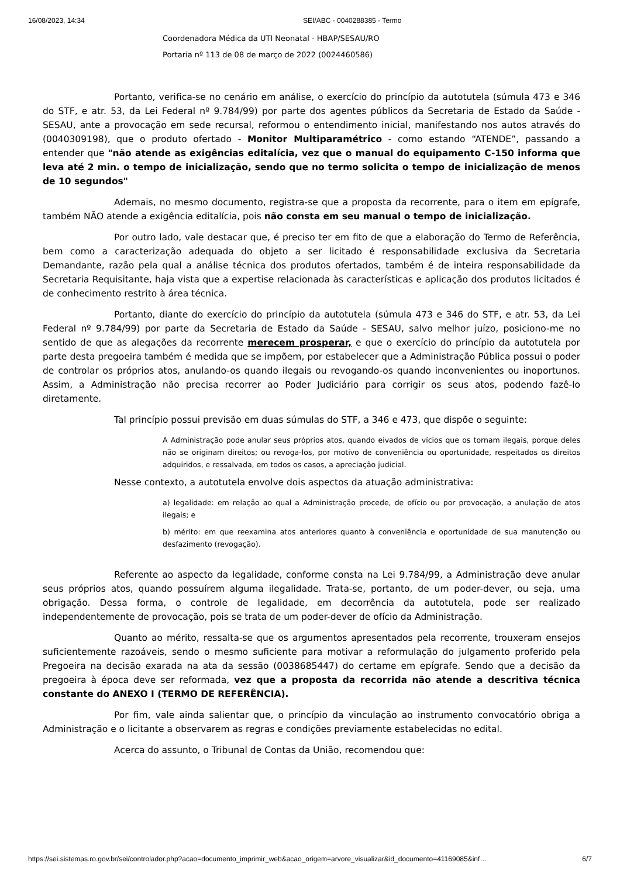16/08/2023, 14:34 SEI/ABC - 0040288385 - Termo
Coordenadora Médica da UTI Neonatal - HBAP/SESAU/RO
Portaria nº 113 de 08 de março de 2022 (0024460586)
Portanto, verifica-se no cenário em análise, o exercício do princípio da autotutela (súmula 473 e 346 do STF, e atr. 53, da Lei Federal nº 9.784/99) por parte dos agentes públicos da Secretaria de Estado da Saúde - SESAU, ante a provocação em sede recursal, reformou o entendimento inicial, manifestando nos autos através do (0040309198), que o produto ofertado - Monitor Multiparamétrico - como estando “ATENDE”, passando a entender que "não atende as exigências editalícia, vez que o manual do equipamento C-150 informa que leva até 2 min. o tempo de inicialização, sendo que no termo solicita o tempo de inicialização de menos de 10 segundos"
Ademais, no mesmo documento, registra-se que a proposta da recorrente, para o item em epígrafe, também NÃO atende a exigência editalícia, pois não consta em seu manual o tempo de inicialização.
Por outro lado, vale destacar que, é preciso ter em fito de que a elaboração do Termo de Referência, bem como a caracterização adequada do objeto a ser licitado é responsabilidade exclusiva da Secretaria Demandante, razão pela qual a análise técnica dos produtos ofertados, também é de inteira responsabilidade da Secretaria Requisitante, haja vista que a expertise relacionada às características e aplicação dos produtos licitados é de conhecimento restrito à área técnica.
Portanto, diante do exercício do princípio da autotutela (súmula 473 e 346 do STF, e atr. 53, da Lei Federal nº 9.784/99) por parte da Secretaria de Estado da Saúde - SESAU, salvo melhor juízo, posiciono-me no sentido de que as alegações da recorrente merecem prosperar, e que o exercício do princípio da autotutela por parte desta pregoeira também é medida que se impõem, por estabelecer que a Administração Pública possui o poder de controlar os próprios atos, anulando-os quando ilegais ou revogando-os quando inconvenientes ou inoportunos. Assim, a Administração não precisa recorrer ao Poder Judiciário para corrigir os seus atos, podendo fazê-lo diretamente.
Tal princípio possui previsão em duas súmulas do STF, a 346 e 473, que dispõe o seguinte:
A Administração pode anular seus próprios atos, quando eivados de vícios que os tornam ilegais, porque deles não se originam direitos; ou revoga-los, por motivo de conveniência ou oportunidade, respeitados os direitos adquiridos, e ressalvada, em todos os casos, a apreciação judicial.
Nesse contexto, a autotutela envolve dois aspectos da atuação administrativa:
a) legalidade: em relação ao qual a Administração procede, de ofício ou por provocação, a anulação de atos ilegais; e
b) mérito: em que reexamina atos anteriores quanto à conveniência e oportunidade de sua manutenção ou desfazimento (revogação).
Referente ao aspecto da legalidade, conforme consta na Lei 9.784/99, a Administração deve anular seus próprios atos, quando possuírem alguma ilegalidade. Trata-se, portanto, de um poder-dever, ou seja, uma obrigação. Dessa forma, o controle de legalidade, em decorrência da autotutela, pode ser realizado independentemente de provocação, pois se trata de um poder-dever de ofício da Administração.
Quanto ao mérito, ressalta-se que os argumentos apresentados pela recorrente, trouxeram ensejos suficientemente razoáveis, sendo o mesmo suficiente para motivar a reformulação do julgamento proferido pela Pregoeira na decisão exarada na ata da sessão (0038685447) do certame em epígrafe. Sendo que a decisão da pregoeira à época deve ser reformada, vez que a proposta da recorrida não atende a descritiva técnica constante do ANEXO I (TERMO DE REFERÊNCIA).
Por fim, vale ainda salientar que, o princípio da vinculação ao instrumento convocatório obriga a Administração e o licitante a observarem as regras e condições previamente estabelecidas no edital.
Acerca do assunto, o Tribunal de Contas da União, recomendou que:
https://sei.sistemas.ro.gov.br/sei/controlador.php?acao=documento_imprimir_web&acao_origem=arvore_visualizar&id_documento=41169085&inf… 6/7